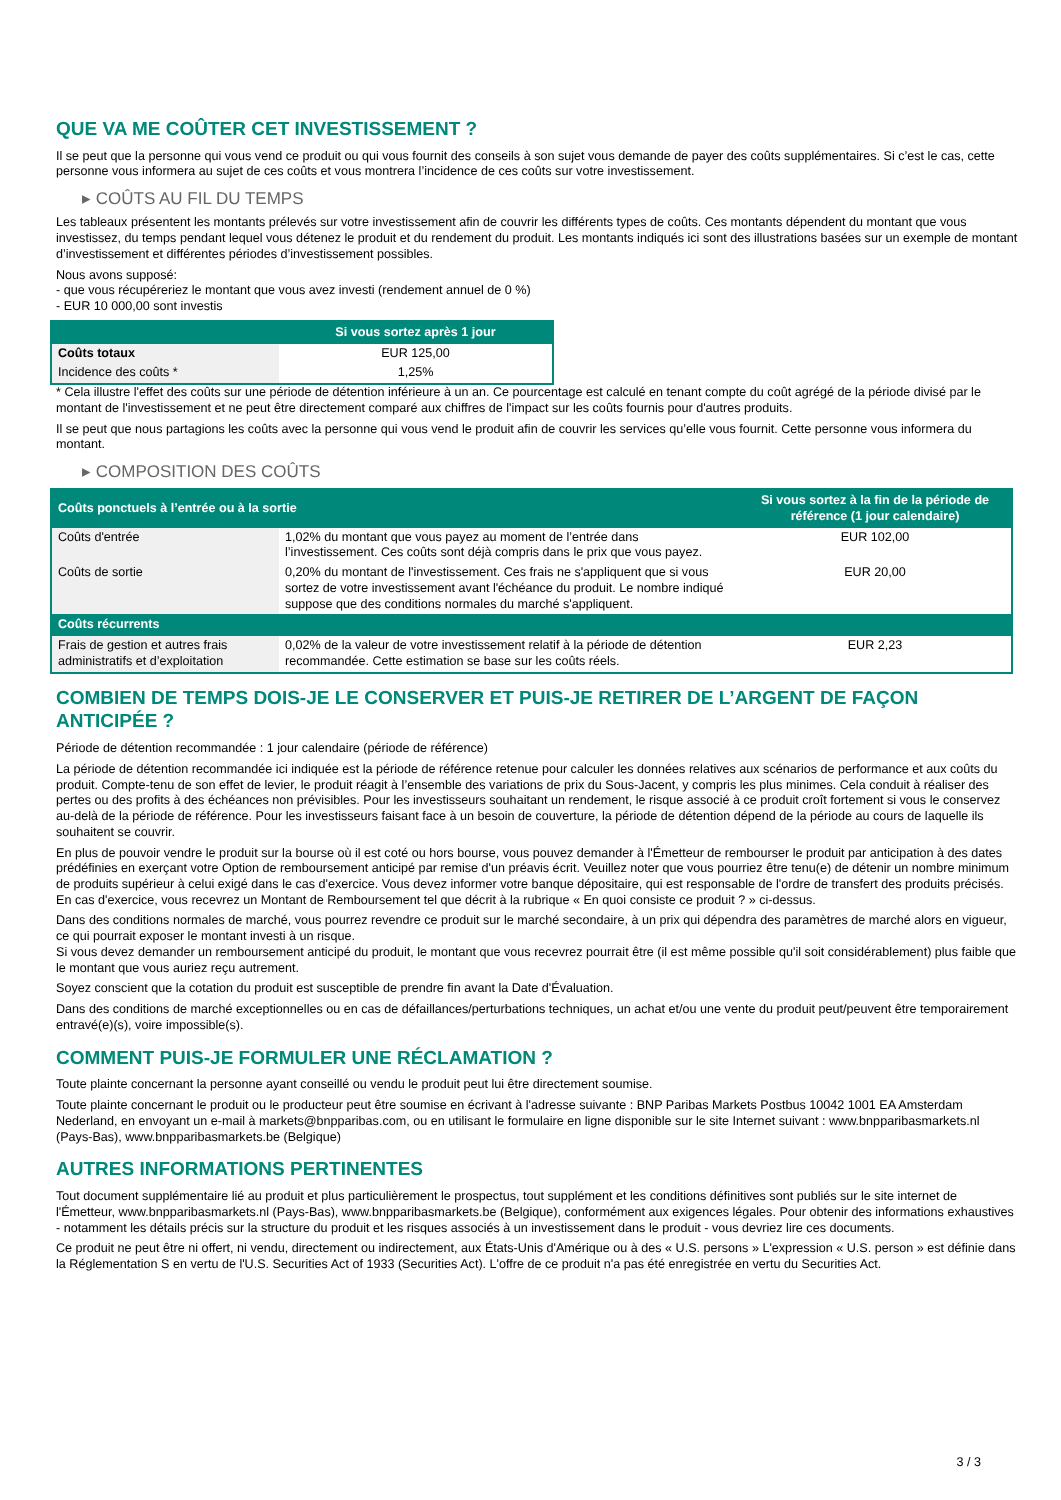QUE VA ME COÛTER CET INVESTISSEMENT ?
Il se peut que la personne qui vous vend ce produit ou qui vous fournit des conseils à son sujet vous demande de payer des coûts supplémentaires. Si c’est le cas, cette personne vous informera au sujet de ces coûts et vous montrera l’incidence de ces coûts sur votre investissement.
▸ COÛTS AU FIL DU TEMPS
Les tableaux présentent les montants prélevés sur votre investissement afin de couvrir les différents types de coûts. Ces montants dépendent du montant que vous investissez, du temps pendant lequel vous détenez le produit et du rendement du produit. Les montants indiqués ici sont des illustrations basées sur un exemple de montant d’investissement et différentes périodes d’investissement possibles.
Nous avons supposé:
- que vous récupéreriez le montant que vous avez investi (rendement annuel de 0 %)
- EUR 10 000,00 sont investis
| | Si vous sortez après 1 jour |
| --- | --- |
| Coûts totaux | EUR 125,00 |
| Incidence des coûts * | 1,25% |
* Cela illustre l'effet des coûts sur une période de détention inférieure à un an. Ce pourcentage est calculé en tenant compte du coût agrégé de la période divisé par le montant de l'investissement et ne peut être directement comparé aux chiffres de l'impact sur les coûts fournis pour d'autres produits.
Il se peut que nous partagions les coûts avec la personne qui vous vend le produit afin de couvrir les services qu’elle vous fournit. Cette personne vous informera du montant.
▸ COMPOSITION DES COÛTS
| Coûts ponctuels à l’entrée ou à la sortie | | Si vous sortez à la fin de la période de référence (1 jour calendaire) |
| --- | --- | --- |
| Coûts d'entrée | 1,02% du montant que vous payez au moment de l’entrée dans l’investissement. Ces coûts sont déjà compris dans le prix que vous payez. | EUR 102,00 |
| Coûts de sortie | 0,20% du montant de l'investissement. Ces frais ne s'appliquent que si vous sortez de votre investissement avant l'échéance du produit. Le nombre indiqué suppose que des conditions normales du marché s'appliquent. | EUR 20,00 |
| Coûts récurrents | | |
| Frais de gestion et autres frais administratifs et d’exploitation | 0,02% de la valeur de votre investissement relatif à la période de détention recommandée. Cette estimation se base sur les coûts réels. | EUR 2,23 |
COMBIEN DE TEMPS DOIS-JE LE CONSERVER ET PUIS-JE RETIRER DE L’ARGENT DE FAÇON ANTICIPÉE ?
Période de détention recommandée : 1 jour calendaire (période de référence)
La période de détention recommandée ici indiquée est la période de référence retenue pour calculer les données relatives aux scénarios de performance et aux coûts du produit. Compte-tenu de son effet de levier, le produit réagit à l’ensemble des variations de prix du Sous-Jacent, y compris les plus minimes. Cela conduit à réaliser des pertes ou des profits à des échéances non prévisibles. Pour les investisseurs souhaitant un rendement, le risque associé à ce produit croît fortement si vous le conservez au-delà de la période de référence. Pour les investisseurs faisant face à un besoin de couverture, la période de détention dépend de la période au cours de laquelle ils souhaitent se couvrir.
En plus de pouvoir vendre le produit sur la bourse où il est coté ou hors bourse, vous pouvez demander à l'Émetteur de rembourser le produit par anticipation à des dates prédéfinies en exerçant votre Option de remboursement anticipé par remise d'un préavis écrit. Veuillez noter que vous pourriez être tenu(e) de détenir un nombre minimum de produits supérieur à celui exigé dans le cas d'exercice. Vous devez informer votre banque dépositaire, qui est responsable de l'ordre de transfert des produits précisés. En cas d'exercice, vous recevrez un Montant de Remboursement tel que décrit à la rubrique « En quoi consiste ce produit ? » ci-dessus.
Dans des conditions normales de marché, vous pourrez revendre ce produit sur le marché secondaire, à un prix qui dépendra des paramètres de marché alors en vigueur, ce qui pourrait exposer le montant investi à un risque.
Si vous devez demander un remboursement anticipé du produit, le montant que vous recevrez pourrait être (il est même possible qu'il soit considérablement) plus faible que le montant que vous auriez reçu autrement.
Soyez conscient que la cotation du produit est susceptible de prendre fin avant la Date d'Évaluation.
Dans des conditions de marché exceptionnelles ou en cas de défaillances/perturbations techniques, un achat et/ou une vente du produit peut/peuvent être temporairement entravé(e)(s), voire impossible(s).
COMMENT PUIS-JE FORMULER UNE RÉCLAMATION ?
Toute plainte concernant la personne ayant conseillé ou vendu le produit peut lui être directement soumise.
Toute plainte concernant le produit ou le producteur peut être soumise en écrivant à l'adresse suivante : BNP Paribas Markets Postbus 10042 1001 EA Amsterdam Nederland, en envoyant un e-mail à markets@bnpparibas.com, ou en utilisant le formulaire en ligne disponible sur le site Internet suivant : www.bnpparibasmarkets.nl (Pays-Bas), www.bnpparibasmarkets.be (Belgique)
AUTRES INFORMATIONS PERTINENTES
Tout document supplémentaire lié au produit et plus particulièrement le prospectus, tout supplément et les conditions définitives sont publiés sur le site internet de l'Émetteur, www.bnpparibasmarkets.nl (Pays-Bas), www.bnpparibasmarkets.be (Belgique), conformément aux exigences légales. Pour obtenir des informations exhaustives - notamment les détails précis sur la structure du produit et les risques associés à un investissement dans le produit - vous devriez lire ces documents.
Ce produit ne peut être ni offert, ni vendu, directement ou indirectement, aux États-Unis d'Amérique ou à des « U.S. persons » L'expression « U.S. person » est définie dans la Réglementation S en vertu de l'U.S. Securities Act of 1933 (Securities Act). L'offre de ce produit n'a pas été enregistrée en vertu du Securities Act.
3 / 3